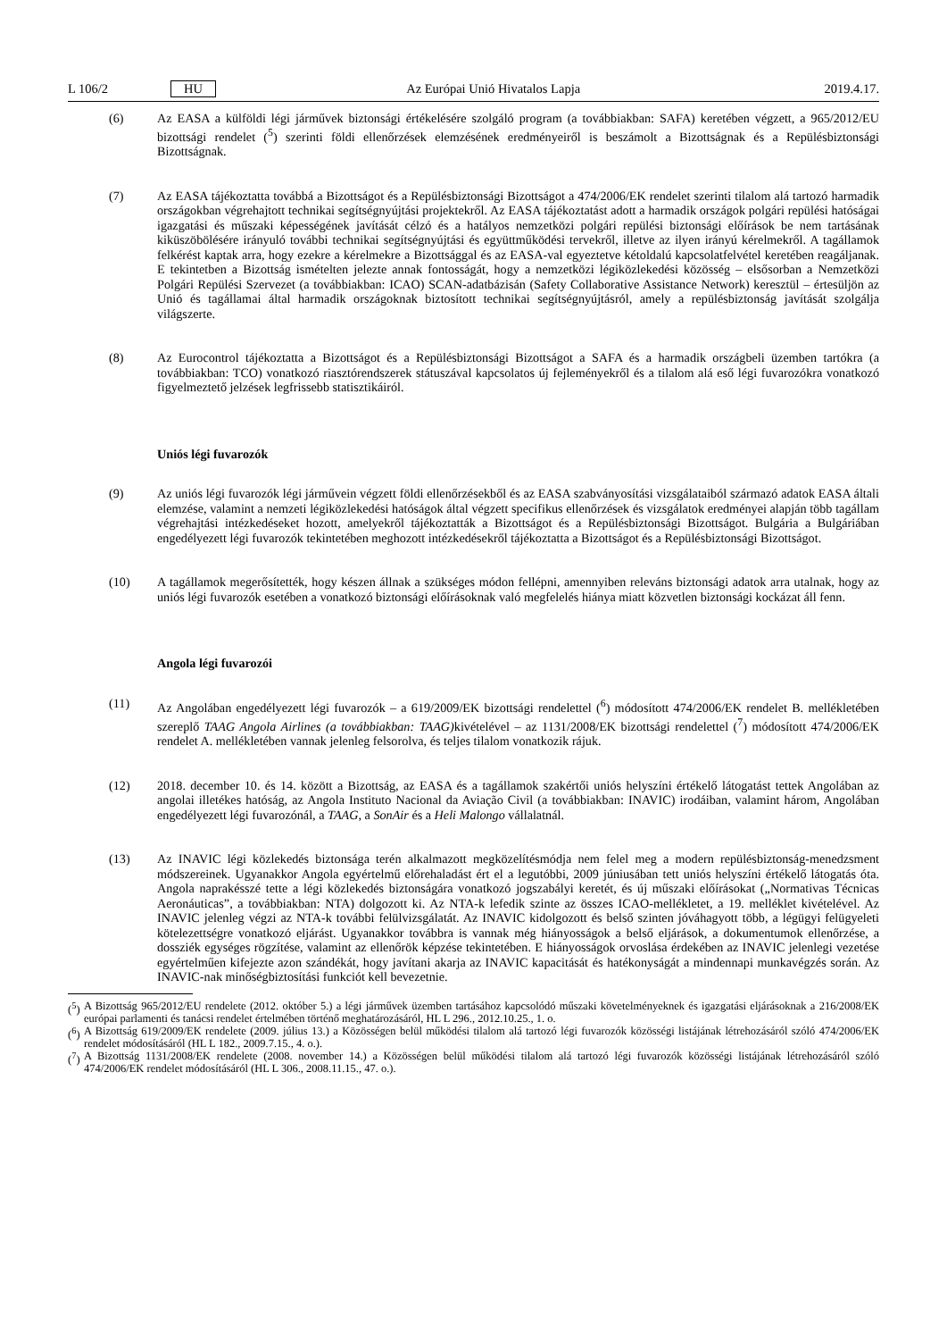L 106/2 HU Az Európai Unió Hivatalos Lapja 2019.4.17.
(6) Az EASA a külföldi légi járművek biztonsági értékelésére szolgáló program (a továbbiakban: SAFA) keretében végzett, a 965/2012/EU bizottsági rendelet (<sup>5</sup>) szerinti földi ellenőrzések elemzésének eredményeiről is beszámolt a Bizottságnak és a Repülésbiztonsági Bizottságnak.
(7) Az EASA tájékoztatta továbbá a Bizottságot és a Repülésbiztonsági Bizottságot a 474/2006/EK rendelet szerinti tilalom alá tartozó harmadik országokban végrehajtott technikai segítségnyújtási projektekről. Az EASA tájékoztatást adott a harmadik országok polgári repülési hatóságai igazgatási és műszaki képességének javítását célzó és a hatályos nemzetközi polgári repülési biztonsági előírások be nem tartásának kiküszöbölésére irányuló további technikai segítségnyújtási és együttműködési tervekről, illetve az ilyen irányú kérelmekről. A tagállamok felkérést kaptak arra, hogy ezekre a kérelmekre a Bizottsággal és az EASA-val egyeztetve kétoldalú kapcsolatfelvétel keretében reagáljanak. E tekintetben a Bizottság ismételten jelezte annak fontosságát, hogy a nemzetközi légiközlekedési közösség – elsősorban a Nemzetközi Polgári Repülési Szervezet (a továbbiakban: ICAO) SCAN-adatbázisán (Safety Collaborative Assistance Network) keresztül – értesüljön az Unió és tagállamai által harmadik országoknak biztosított technikai segítségnyújtásról, amely a repülésbiztonság javítását szolgálja világszerte.
(8) Az Eurocontrol tájékoztatta a Bizottságot és a Repülésbiztonsági Bizottságot a SAFA és a harmadik országbeli üzemben tartókra (a továbbiakban: TCO) vonatkozó riasztórendszerek státuszával kapcsolatos új fejleményekről és a tilalom alá eső légi fuvarozókra vonatkozó figyelmeztető jelzések legfrissebb statisztikáiról.
Uniós légi fuvarozók
(9) Az uniós légi fuvarozók légi járművein végzett földi ellenőrzésekből és az EASA szabványosítási vizsgálataiból származó adatok EASA általi elemzése, valamint a nemzeti légiközlekedési hatóságok által végzett specifikus ellenőrzések és vizsgálatok eredményei alapján több tagállam végrehajtási intézkedéseket hozott, amelyekről tájékoztatták a Bizottságot és a Repülésbiztonsági Bizottságot. Bulgária a Bulgáriában engedélyezett légi fuvarozók tekintetében meghozott intézkedésekről tájékoztatta a Bizottságot és a Repülésbiztonsági Bizottságot.
(10) A tagállamok megerősítették, hogy készen állnak a szükséges módon fellépni, amennyiben releváns biztonsági adatok arra utalnak, hogy az uniós légi fuvarozók esetében a vonatkozó biztonsági előírásoknak való megfelelés hiánya miatt közvetlen biztonsági kockázat áll fenn.
Angola légi fuvarozói
(11) Az Angolában engedélyezett légi fuvarozók – a 619/2009/EK bizottsági rendelettel (<sup>6</sup>) módosított 474/2006/EK rendelet B. mellékletében szereplő TAAG Angola Airlines (a továbbiakban: TAAG) kivételével – az 1131/2008/EK bizottsági rendelettel (<sup>7</sup>) módosított 474/2006/EK rendelet A. mellékletében vannak jelenleg felsorolva, és teljes tilalom vonatkozik rájuk.
(12) 2018. december 10. és 14. között a Bizottság, az EASA és a tagállamok szakértői uniós helyszíni értékelő látogatást tettek Angolában az angolai illetékes hatóság, az Angola Instituto Nacional da Aviação Civil (a továbbiakban: INAVIC) irodáiban, valamint három, Angolában engedélyezett légi fuvarozónál, a TAAG, a SonAir és a Heli Malongo vállalatnál.
(13) Az INAVIC légi közlekedés biztonsága terén alkalmazott megközelítésmódja nem felel meg a modern repülésbiztonság-menedzsment módszereinek. Ugyanakkor Angola egyértelmű előrehaladást ért el a legutóbbi, 2009 júniusában tett uniós helyszíni értékelő látogatás óta. Angola naprakésszé tette a légi közlekedés biztonságára vonatkozó jogszabályi keretét, és új műszaki előírásokat („Normativas Técnicas Aeronáuticas”, a továbbiakban: NTA) dolgozott ki. Az NTA-k lefedik szinte az összes ICAO-mellékletet, a 19. melléklet kivételével. Az INAVIC jelenleg végzi az NTA-k további felülvizsgálatát. Az INAVIC kidolgozott és belső szinten jóváhagyott több, a légügyi felügyeleti kötelezettségre vonatkozó eljárást. Ugyanakkor továbbra is vannak még hiányosságok a belső eljárások, a dokumentumok ellenőrzése, a dossziék egységes rögzítése, valamint az ellenőrök képzése tekintetében. E hiányosságok orvoslása érdekében az INAVIC jelenlegi vezetése egyértelműen kifejezte azon szándékát, hogy javítani akarja az INAVIC kapacitását és hatékonyságát a mindennapi munkavégzés során. Az INAVIC-nak minőségbiztosítási funkciót kell bevezetnie.
(<sup>5</sup>)
A Bizottság 965/2012/EU rendelete (2012. október 5.) a légi járművek üzemben tartásához kapcsolódó műszaki követelményeknek és igazgatási eljárásoknak a 216/2008/EK európai parlamenti és tanácsi rendelet értelmében történő meghatározásáról, HL L 296., 2012.10.25., 1. o.
(<sup>6</sup>)
A Bizottság 619/2009/EK rendelete (2009. július 13.) a Közösségen belül működési tilalom alá tartozó légi fuvarozók közösségi listájának létrehozásáról szóló 474/2006/EK rendelet módosításáról (HL L 182., 2009.7.15., 4. o.).
(<sup>7</sup>)
A Bizottság 1131/2008/EK rendelete (2008. november 14.) a Közösségen belül működési tilalom alá tartozó légi fuvarozók közösségi listájának létrehozásáról szóló 474/2006/EK rendelet módosításáról (HL L 306., 2008.11.15., 47. o.).